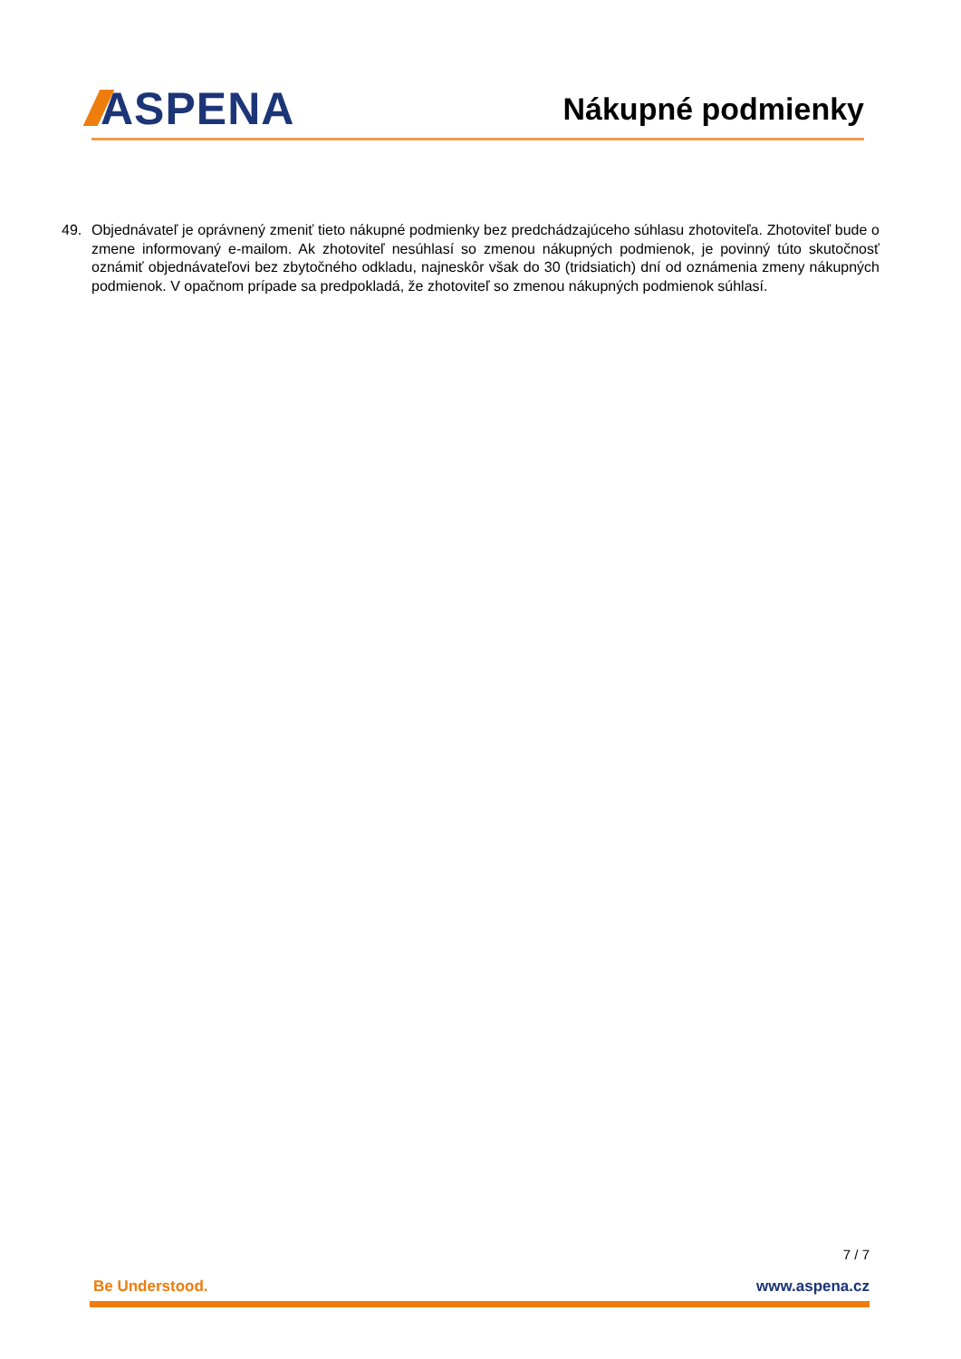ASPENA
Nákupné podmienky
49. Objednávateľ je oprávnený zmeniť tieto nákupné podmienky bez predchádzajúceho súhlasu zhotoviteľa. Zhotoviteľ bude o zmene informovaný e-mailom. Ak zhotoviteľ nesúhlasí so zmenou nákupných podmienok, je povinný túto skutočnosť oznámiť objednávateľovi bez zbytočného odkladu, najneskôr však do 30 (tridsiatich) dní od oznámenia zmeny nákupných podmienok. V opačnom prípade sa predpokladá, že zhotoviteľ so zmenou nákupných podmienok súhlasí.
7 / 7
Be Understood. www.aspena.cz